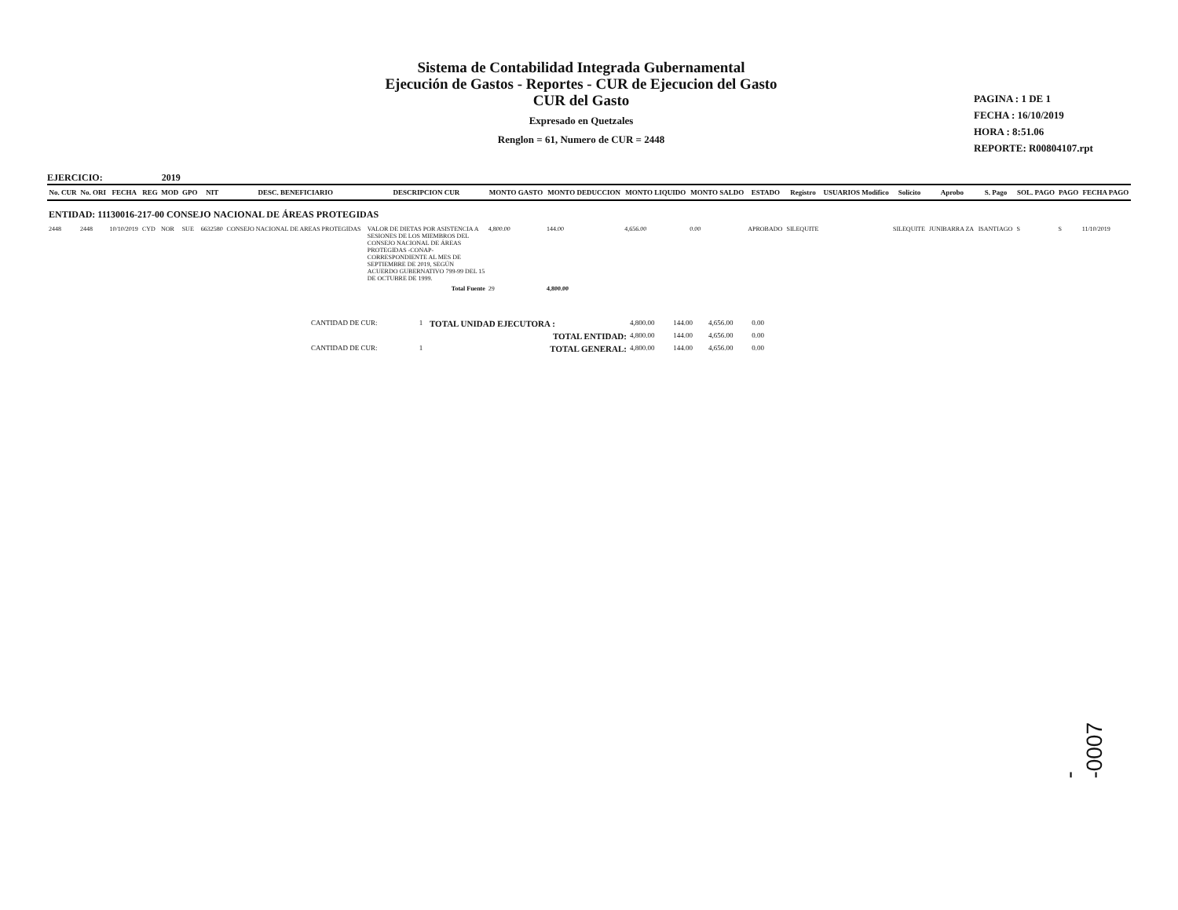Sistema de Contabilidad Integrada Gubernamental
Ejecución de Gastos - Reportes - CUR de Ejecucion del Gasto
CUR del Gasto
Expresado en Quetzales
Renglon = 61, Numero de CUR = 2448
PAGINA : 1 DE 1
FECHA : 16/10/2019
HORA : 8:51.06
REPORTE: R00804107.rpt
EJERCICIO: 2019
| No. CUR | No. ORI | FECHA | REG | MOD | GPO | NIT | DESC. BENEFICIARIO | DESCRIPCION CUR | MONTO GASTO | MONTO DEDUCCION | MONTO LIQUIDO | MONTO SALDO | ESTADO | Registro | USUARIOS Modifico | Solicito | Aprobo | S. Pago | SOL. PAGO | PAGO | FECHA PAGO |
| --- | --- | --- | --- | --- | --- | --- | --- | --- | --- | --- | --- | --- | --- | --- | --- | --- | --- | --- | --- | --- | --- |
| ENTIDAD: 11130016-217-00 CONSEJO NACIONAL DE ÁREAS PROTEGIDAS | | | | | | | | | | | | | | | | | | | | | |
| 2448 | 2448 | 10/10/2019 | CYD | NOR | SUE | 6632580 | CONSEJO NACIONAL DE AREAS PROTEGIDAS | VALOR DE DIETAS POR ASISTENCIA A SESIONES DE LOS MIEMBROS DEL CONSEJO NACIONAL DE ÁREAS PROTEGIDAS -CONAP-CORRESPONDIENTE AL MES DE SEPTIEMBRE DE 2019, SEGÚN ACUERDO GUBERNATIVO 799-99 DEL 15 DE OCTUBRE DE 1999. | 4,800.00 | 144.00 | 4,656.00 | 0.00 | APROBADO | SILEQUITE | | SILEQUITE | JUNIBARRA ZA | ISANTIAGO | S | S | 11/10/2019 |
| | | | | | | | | Total Fuente | 29 | 4,800.00 | | | | | | | | | | | |
| | CANTIDAD DE CUR: | 1 | TOTAL UNIDAD EJECUTORA : | 4,800.00 | 144.00 | 4,656.00 | 0.00 | |
| | | | TOTAL ENTIDAD: | 4,800.00 | 144.00 | 4,656.00 | 0.00 | |
| | CANTIDAD DE CUR: | 1 | TOTAL GENERAL: | 4,800.00 | 144.00 | 4,656.00 | 0.00 | |
--0007